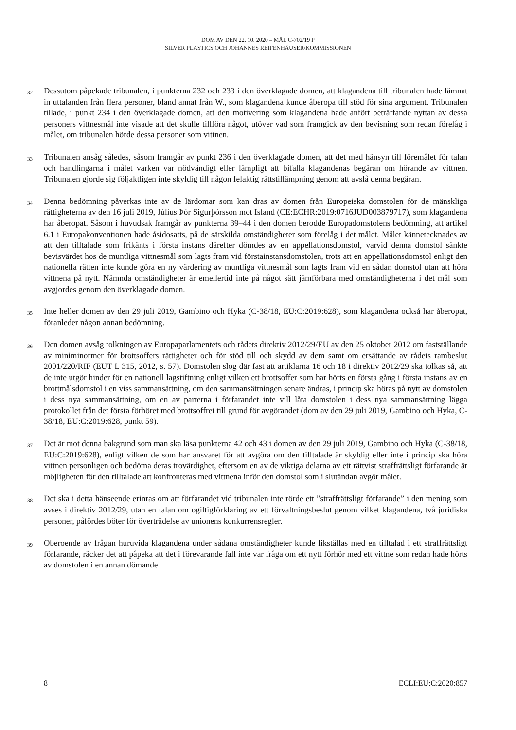DOM AV DEN 22. 10. 2020 – MÅL C-702/19 P
SILVER PLASTICS OCH JOHANNES REIFENHÄUSER/KOMMISSIONEN
32 Dessutom påpekade tribunalen, i punkterna 232 och 233 i den överklagade domen, att klagandena till tribunalen hade lämnat in uttalanden från flera personer, bland annat från W., som klagandena kunde åberopa till stöd för sina argument. Tribunalen tillade, i punkt 234 i den överklagade domen, att den motivering som klagandena hade anfört beträffande nyttan av dessa personers vittnesmål inte visade att det skulle tillföra något, utöver vad som framgick av den bevisning som redan förelåg i målet, om tribunalen hörde dessa personer som vittnen.
33 Tribunalen ansåg således, såsom framgår av punkt 236 i den överklagade domen, att det med hänsyn till föremålet för talan och handlingarna i målet varken var nödvändigt eller lämpligt att bifalla klagandenas begäran om hörande av vittnen. Tribunalen gjorde sig följaktligen inte skyldig till någon felaktig rättstillämpning genom att avslå denna begäran.
34 Denna bedömning påverkas inte av de lärdomar som kan dras av domen från Europeiska domstolen för de mänskliga rättigheterna av den 16 juli 2019, Júlíus Þór Sigurþórsson mot Island (CE:ECHR:2019:0716JUD003879717), som klagandena har åberopat. Såsom i huvudsak framgår av punkterna 39–44 i den domen berodde Europadomstolens bedömning, att artikel 6.1 i Europakonventionen hade åsidosatts, på de särskilda omständigheter som förelåg i det målet. Målet kännetecknades av att den tilltalade som frikänts i första instans därefter dömdes av en appellationsdomstol, varvid denna domstol sänkte bevisvärdet hos de muntliga vittnesmål som lagts fram vid förstainstansdomstolen, trots att en appellationsdomstol enligt den nationella rätten inte kunde göra en ny värdering av muntliga vittnesmål som lagts fram vid en sådan domstol utan att höra vittnena på nytt. Nämnda omständigheter är emellertid inte på något sätt jämförbara med omständigheterna i det mål som avgjordes genom den överklagade domen.
35 Inte heller domen av den 29 juli 2019, Gambino och Hyka (C-38/18, EU:C:2019:628), som klagandena också har åberopat, föranleder någon annan bedömning.
36 Den domen avsåg tolkningen av Europaparlamentets och rådets direktiv 2012/29/EU av den 25 oktober 2012 om fastställande av miniminormer för brottsoffers rättigheter och för stöd till och skydd av dem samt om ersättande av rådets rambeslut 2001/220/RIF (EUT L 315, 2012, s. 57). Domstolen slog där fast att artiklarna 16 och 18 i direktiv 2012/29 ska tolkas så, att de inte utgör hinder för en nationell lagstiftning enligt vilken ett brottsoffer som har hörts en första gång i första instans av en brottmålsdomstol i en viss sammansättning, om den sammansättningen senare ändras, i princip ska höras på nytt av domstolen i dess nya sammansättning, om en av parterna i förfarandet inte vill låta domstolen i dess nya sammansättning lägga protokollet från det första förhöret med brottsoffret till grund för avgörandet (dom av den 29 juli 2019, Gambino och Hyka, C-38/18, EU:C:2019:628, punkt 59).
37 Det är mot denna bakgrund som man ska läsa punkterna 42 och 43 i domen av den 29 juli 2019, Gambino och Hyka (C-38/18, EU:C:2019:628), enligt vilken de som har ansvaret för att avgöra om den tilltalade är skyldig eller inte i princip ska höra vittnen personligen och bedöma deras trovärdighet, eftersom en av de viktiga delarna av ett rättvist straffrättsligt förfarande är möjligheten för den tilltalade att konfronteras med vittnena inför den domstol som i slutändan avgör målet.
38 Det ska i detta hänseende erinras om att förfarandet vid tribunalen inte rörde ett ”straffrättsligt förfarande” i den mening som avses i direktiv 2012/29, utan en talan om ogiltigförklaring av ett förvaltningsbeslut genom vilket klagandena, två juridiska personer, påfördes böter för överträdelse av unionens konkurrensregler.
39 Oberoende av frågan huruvida klagandena under sådana omständigheter kunde likställas med en tilltalad i ett straffrättsligt förfarande, räcker det att påpeka att det i förevarande fall inte var fråga om ett nytt förhör med ett vittne som redan hade hörts av domstolen i en annan dömande
8 ECLI:EU:C:2020:857